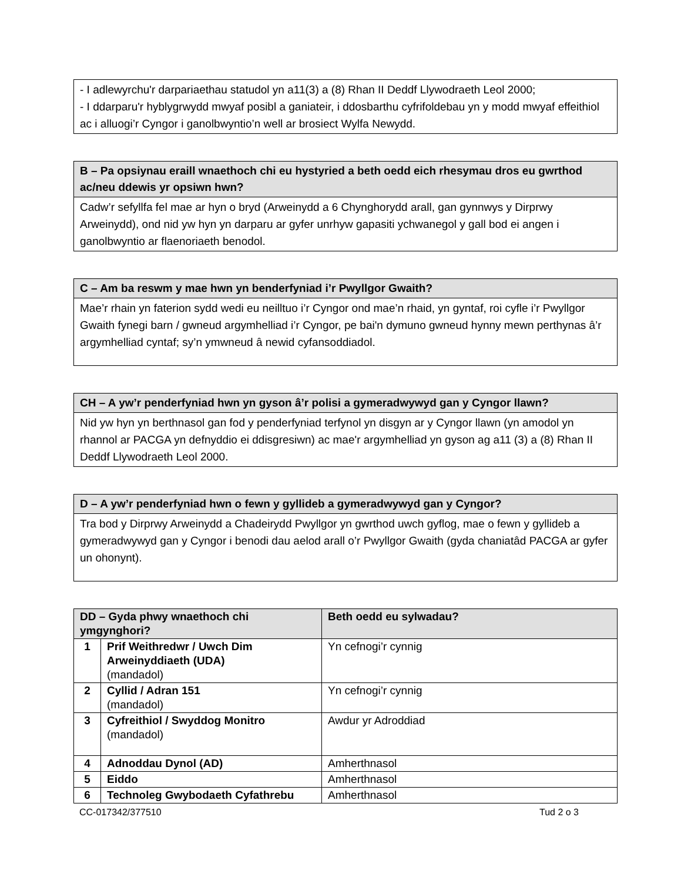- I adlewyrchu'r darpariaethau statudol yn a11(3) a (8) Rhan II Deddf Llywodraeth Leol 2000;
- I ddarparu'r hyblygrwydd mwyaf posibl a ganiateir, i ddosbarthu cyfrifoldebau yn y modd mwyaf effeithiol ac i alluogi’r Cyngor i ganolbwyntio’n well ar brosiect Wylfa Newydd.
B – Pa opsiynau eraill wnaethoch chi eu hystyried a beth oedd eich rhesymau dros eu gwrthod ac/neu ddewis yr opsiwn hwn?
Cadw’r sefyllfa fel mae ar hyn o bryd (Arweinydd a 6 Chynghorydd arall, gan gynnwys y Dirprwy Arweinydd), ond nid yw hyn yn darparu ar gyfer unrhyw gapasiti ychwanegol y gall bod ei angen i ganolbwyntio ar flaenoriaeth benodol.
C – Am ba reswm y mae hwn yn benderfyniad i’r Pwyllgor Gwaith?
Mae’r rhain yn faterion sydd wedi eu neilltuo i’r Cyngor ond mae’n rhaid, yn gyntaf, roi cyfle i’r Pwyllgor Gwaith fynegi barn / gwneud argymhelliad i’r Cyngor, pe bai'n dymuno gwneud hynny mewn perthynas â’r argymhelliad cyntaf; sy’n ymwneud â newid cyfansoddiadol.
CH – A yw’r penderfyniad hwn yn gyson â’r polisi a gymeradwywyd gan y Cyngor llawn?
Nid yw hyn yn berthnasol gan fod y penderfyniad terfynol yn disgyn ar y Cyngor llawn (yn amodol yn rhannol ar PACGA yn defnyddio ei ddisgresiwn) ac mae'r argymhelliad yn gyson ag a11 (3) a (8) Rhan II Deddf Llywodraeth Leol 2000.
D – A yw’r penderfyniad hwn o fewn y gyllideb a gymeradwywyd gan y Cyngor?
Tra bod y Dirprwy Arweinydd a Chadeirydd Pwyllgor yn gwrthod uwch gyflog, mae o fewn y gyllideb a gymeradwywyd gan y Cyngor i benodi dau aelod arall o’r Pwyllgor Gwaith (gyda chaniatâd PACGA ar gyfer un ohonynt).
| DD – Gyda phwy wnaethoch chi ymgynghori? | | Beth oedd eu sylwadau? |
| --- | --- | --- |
| 1 | Prif Weithredwr / Uwch Dim Arweinyddiaeth (UDA) (mandadol) | Yn cefnogi’r cynnig |
| 2 | Cyllid / Adran 151 (mandadol) | Yn cefnogi’r cynnig |
| 3 | Cyfreithiol / Swyddog Monitro (mandadol) | Awdur yr Adroddiad |
| 4 | Adnoddau Dynol (AD) | Amherthnasol |
| 5 | Eiddo | Amherthnasol |
| 6 | Technoleg Gwybodaeth Cyfathrebu | Amherthnasol |
CC-017342/377510 Tud 2 o 3